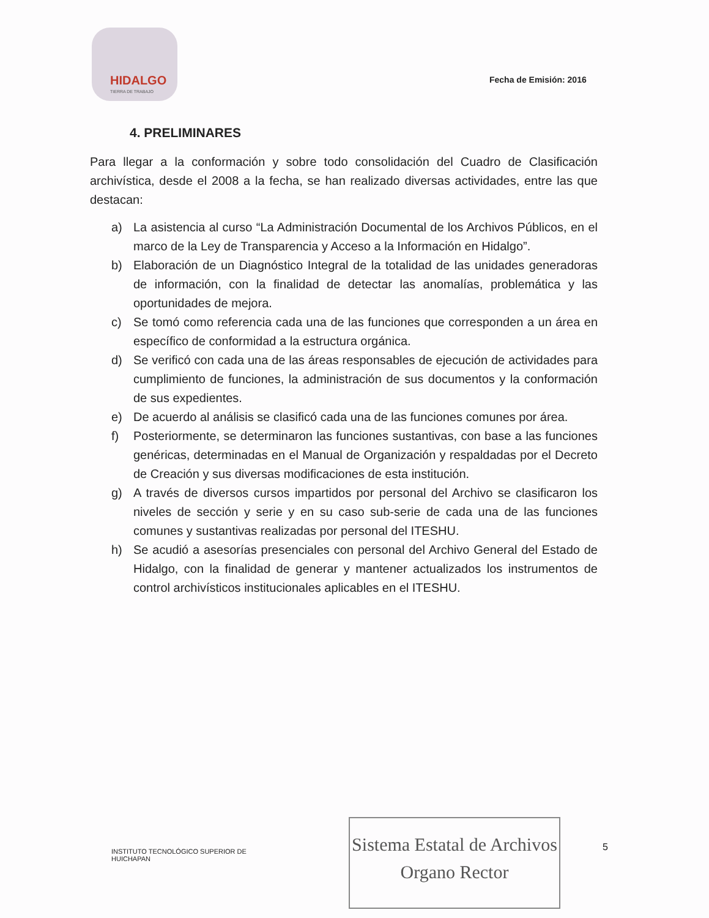HIDALGO
TIERRA DE TRABAJO
Fecha de Emisión: 2016
4. PRELIMINARES
Para llegar a la conformación y sobre todo consolidación del Cuadro de Clasificación archivística, desde el 2008 a la fecha, se han realizado diversas actividades, entre las que destacan:
a) La asistencia al curso “La Administración Documental de los Archivos Públicos, en el marco de la Ley de Transparencia y Acceso a la Información en Hidalgo”.
b) Elaboración de un Diagnóstico Integral de la totalidad de las unidades generadoras de información, con la finalidad de detectar las anomalías, problemática y las oportunidades de mejora.
c) Se tomó como referencia cada una de las funciones que corresponden a un área en específico de conformidad a la estructura orgánica.
d) Se verificó con cada una de las áreas responsables de ejecución de actividades para cumplimiento de funciones, la administración de sus documentos y la conformación de sus expedientes.
e) De acuerdo al análisis se clasificó cada una de las funciones comunes por área.
f) Posteriormente, se determinaron las funciones sustantivas, con base a las funciones genéricas, determinadas en el Manual de Organización y respaldadas por el Decreto de Creación y sus diversas modificaciones de esta institución.
g) A través de diversos cursos impartidos por personal del Archivo se clasificaron los niveles de sección y serie y en su caso sub-serie de cada una de las funciones comunes y sustantivas realizadas por personal del ITESHU.
h) Se acudió a asesorías presenciales con personal del Archivo General del Estado de Hidalgo, con la finalidad de generar y mantener actualizados los instrumentos de control archivísticos institucionales aplicables en el ITESHU.
INSTITUTO TECNOLÓGICO SUPERIOR DE
HUICHAPAN
Sistema Estatal de Archivos
Organo Rector
5